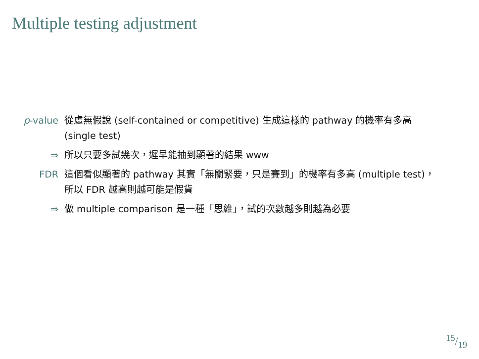Multiple testing adjustment
p-value 從虛無假說 (self-contained or competitive) 生成這樣的 pathway 的機率有多高 (single test)
⇒ 所以只要多試幾次，遲早能抽到顯著的結果 www
FDR 這個看似顯著的 pathway 其實「無關緊要，只是賽到」的機率有多高 (multiple test)，所以 FDR 越高則越可能是假貨
⇒ 做 multiple comparison 是一種「思維」，試的次數越多則越為必要
15/19